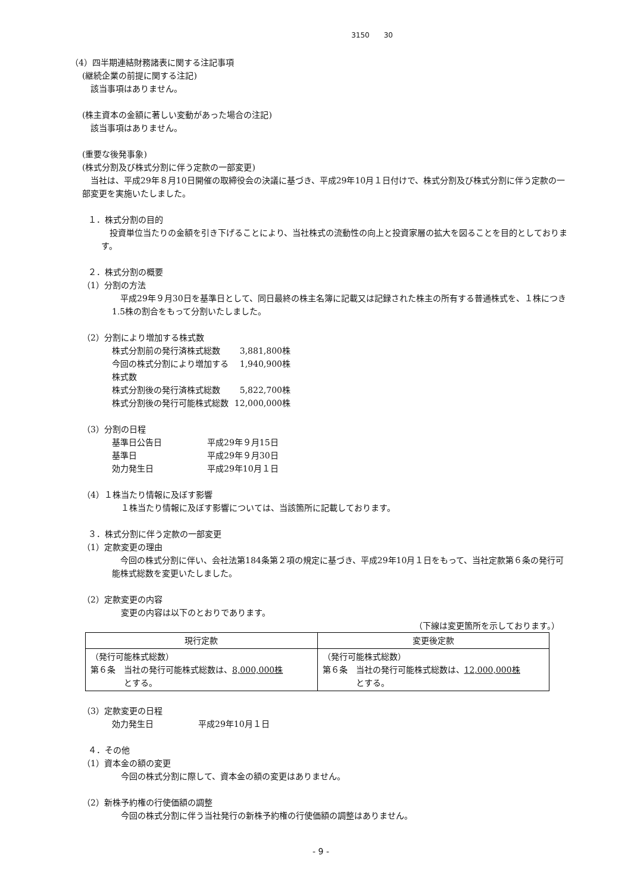3150　　30
（4）四半期連結財務諸表に関する注記事項
(継続企業の前提に関する注記)
　該当事項はありません。
(株主資本の金額に著しい変動があった場合の注記)
　該当事項はありません。
(重要な後発事象)
(株式分割及び株式分割に伴う定款の一部変更)
　当社は、平成29年８月10日開催の取締役会の決議に基づき、平成29年10月１日付けで、株式分割及び株式分割に伴う定款の一部変更を実施いたしました。
１．株式分割の目的
　投資単位当たりの金額を引き下げることにより、当社株式の流動性の向上と投資家層の拡大を図ることを目的としております。
２．株式分割の概要
（1）分割の方法
　平成29年９月30日を基準日として、同日最終の株主名簿に記載又は記録された株主の所有する普通株式を、１株につき1.5株の割合をもって分割いたしました。
（2）分割により増加する株式数
株式分割前の発行済株式総数 3,881,800株
今回の株式分割により増加する株式数 1,940,900株
株式分割後の発行済株式総数 5,822,700株
株式分割後の発行可能株式総数 12,000,000株
（3）分割の日程
基準日公告日 平成29年９月15日
基準日 平成29年９月30日
効力発生日 平成29年10月１日
（4）１株当たり情報に及ぼす影響
１株当たり情報に及ぼす影響については、当該箇所に記載しております。
３．株式分割に伴う定款の一部変更
（1）定款変更の理由
　今回の株式分割に伴い、会社法第184条第２項の規定に基づき、平成29年10月１日をもって、当社定款第６条の発行可能株式総数を変更いたしました。
（2）定款変更の内容
変更の内容は以下のとおりであります。
（下線は変更箇所を示しております。）
| 現行定款 | 変更後定款 |
| --- | --- |
| （発行可能株式総数） 第６条 当社の発行可能株式総数は、 8,000,000株 とする。 | （発行可能株式総数） 第６条 当社の発行可能株式総数は、 12,000,000株 とする。 |
（3）定款変更の日程
効力発生日 平成29年10月１日
４．その他
（1）資本金の額の変更
今回の株式分割に際して、資本金の額の変更はありません。
（2）新株予約権の行使価額の調整
今回の株式分割に伴う当社発行の新株予約権の行使価額の調整はありません。
- 9 -